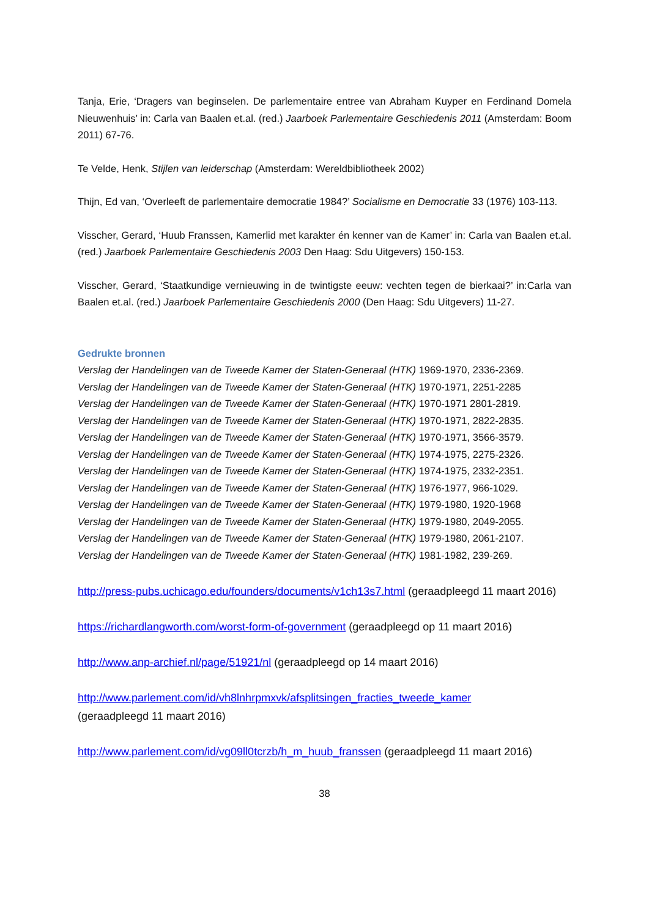Tanja, Erie, ‘Dragers van beginselen. De parlementaire entree van Abraham Kuyper en Ferdinand Domela Nieuwenhuis’ in: Carla van Baalen et.al. (red.) Jaarboek Parlementaire Geschiedenis 2011 (Amsterdam: Boom 2011) 67-76.
Te Velde, Henk, Stijlen van leiderschap (Amsterdam: Wereldbibliotheek 2002)
Thijn, Ed van, ‘Overleeft de parlementaire democratie 1984?’ Socialisme en Democratie 33 (1976) 103-113.
Visscher, Gerard, ‘Huub Franssen, Kamerlid met karakter én kenner van de Kamer’ in: Carla van Baalen et.al. (red.) Jaarboek Parlementaire Geschiedenis 2003 Den Haag: Sdu Uitgevers) 150-153.
Visscher, Gerard, ‘Staatkundige vernieuwing in de twintigste eeuw: vechten tegen de bierkaai?’ in:Carla van Baalen et.al. (red.) Jaarboek Parlementaire Geschiedenis 2000 (Den Haag: Sdu Uitgevers) 11-27.
Gedrukte bronnen
Verslag der Handelingen van de Tweede Kamer der Staten-Generaal (HTK) 1969-1970, 2336-2369.
Verslag der Handelingen van de Tweede Kamer der Staten-Generaal (HTK) 1970-1971, 2251-2285
Verslag der Handelingen van de Tweede Kamer der Staten-Generaal (HTK) 1970-1971 2801-2819.
Verslag der Handelingen van de Tweede Kamer der Staten-Generaal (HTK) 1970-1971, 2822-2835.
Verslag der Handelingen van de Tweede Kamer der Staten-Generaal (HTK) 1970-1971, 3566-3579.
Verslag der Handelingen van de Tweede Kamer der Staten-Generaal (HTK) 1974-1975, 2275-2326.
Verslag der Handelingen van de Tweede Kamer der Staten-Generaal (HTK) 1974-1975, 2332-2351.
Verslag der Handelingen van de Tweede Kamer der Staten-Generaal (HTK) 1976-1977, 966-1029.
Verslag der Handelingen van de Tweede Kamer der Staten-Generaal (HTK) 1979-1980, 1920-1968
Verslag der Handelingen van de Tweede Kamer der Staten-Generaal (HTK) 1979-1980, 2049-2055.
Verslag der Handelingen van de Tweede Kamer der Staten-Generaal (HTK) 1979-1980, 2061-2107.
Verslag der Handelingen van de Tweede Kamer der Staten-Generaal (HTK) 1981-1982, 239-269.
http://press-pubs.uchicago.edu/founders/documents/v1ch13s7.html (geraadpleegd 11 maart 2016)
https://richardlangworth.com/worst-form-of-government (geraadpleegd op 11 maart 2016)
http://www.anp-archief.nl/page/51921/nl (geraadpleegd op 14 maart 2016)
http://www.parlement.com/id/vh8lnhrpmxvk/afsplitsingen_fracties_tweede_kamer
(geraadpleegd 11 maart 2016)
http://www.parlement.com/id/vg09ll0tcrzb/h_m_huub_franssen (geraadpleegd 11 maart 2016)
38